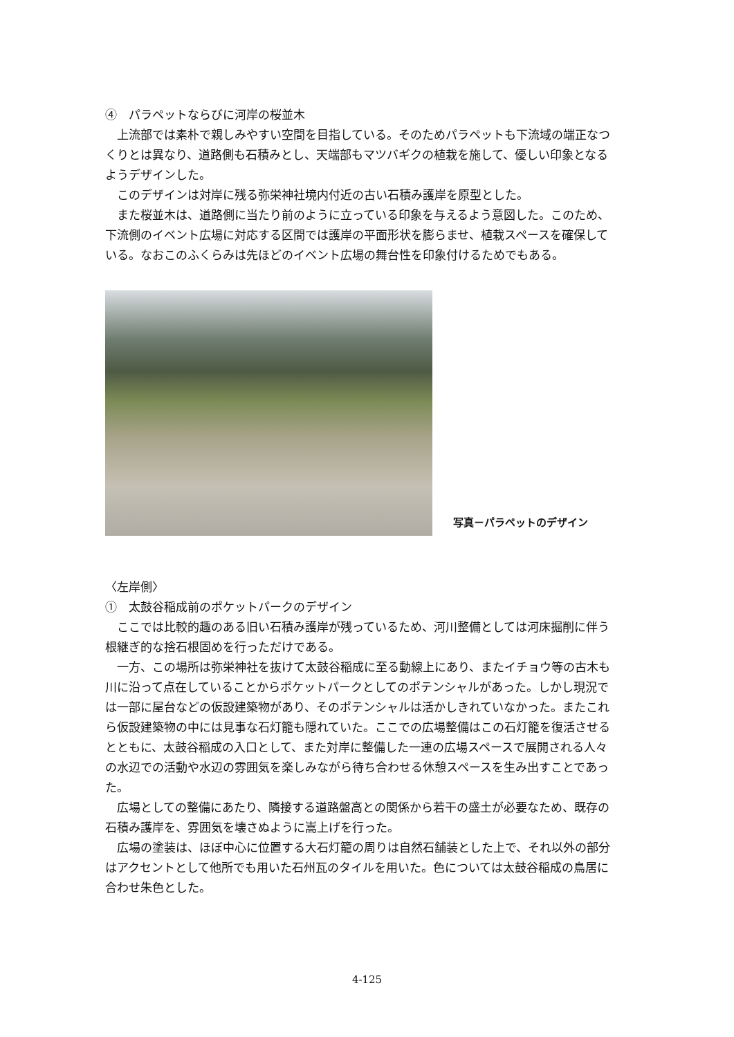④　パラペットならびに河岸の桜並木
上流部では素朴で親しみやすい空間を目指している。そのためパラペットも下流域の端正なつくりとは異なり、道路側も石積みとし、天端部もマツバギクの植栽を施して、優しい印象となるようデザインした。
このデザインは対岸に残る弥栄神社境内付近の古い石積み護岸を原型とした。
また桜並木は、道路側に当たり前のように立っている印象を与えるよう意図した。このため、下流側のイベント広場に対応する区間では護岸の平面形状を膨らませ、植栽スペースを確保している。なおこのふくらみは先ほどのイベント広場の舞台性を印象付けるためでもある。
写真－パラペットのデザイン
〈左岸側〉
①　太鼓谷稲成前のポケットパークのデザイン
ここでは比較的趣のある旧い石積み護岸が残っているため、河川整備としては河床掘削に伴う根継ぎ的な捨石根固めを行っただけである。
一方、この場所は弥栄神社を抜けて太鼓谷稲成に至る動線上にあり、またイチョウ等の古木も川に沿って点在していることからポケットパークとしてのポテンシャルがあった。しかし現況では一部に屋台などの仮設建築物があり、そのポテンシャルは活かしきれていなかった。またこれら仮設建築物の中には見事な石灯籠も隠れていた。ここでの広場整備はこの石灯籠を復活させるとともに、太鼓谷稲成の入口として、また対岸に整備した一連の広場スペースで展開される人々の水辺での活動や水辺の雰囲気を楽しみながら待ち合わせる休憩スペースを生み出すことであった。
広場としての整備にあたり、隣接する道路盤高との関係から若干の盛土が必要なため、既存の石積み護岸を、雰囲気を壊さぬように嵩上げを行った。
広場の塗装は、ほぼ中心に位置する大石灯籠の周りは自然石舗装とした上で、それ以外の部分はアクセントとして他所でも用いた石州瓦のタイルを用いた。色については太鼓谷稲成の鳥居に合わせ朱色とした。
4-125